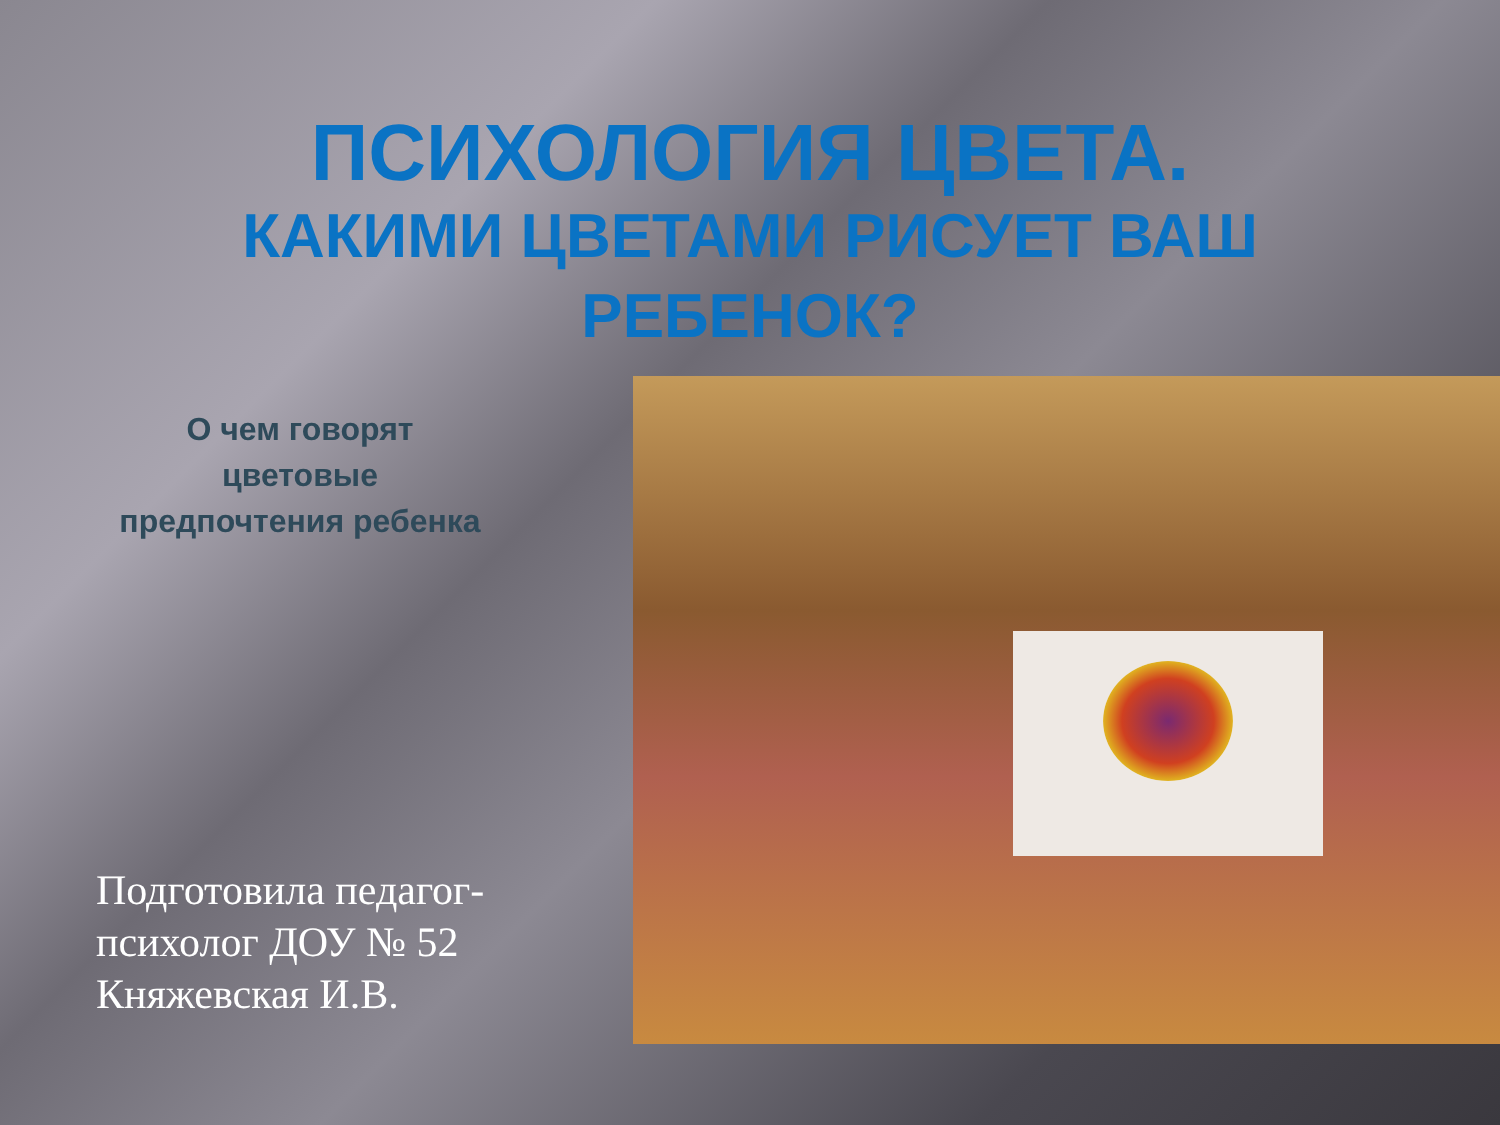ПСИХОЛОГИЯ ЦВЕТА.
КАКИМИ ЦВЕТАМИ РИСУЕТ ВАШ РЕБЕНОК?
О чем говорят
цветовые
предпочтения ребенка
Подготовила педагог-
психолог ДОУ № 52
Княжевская И.В.